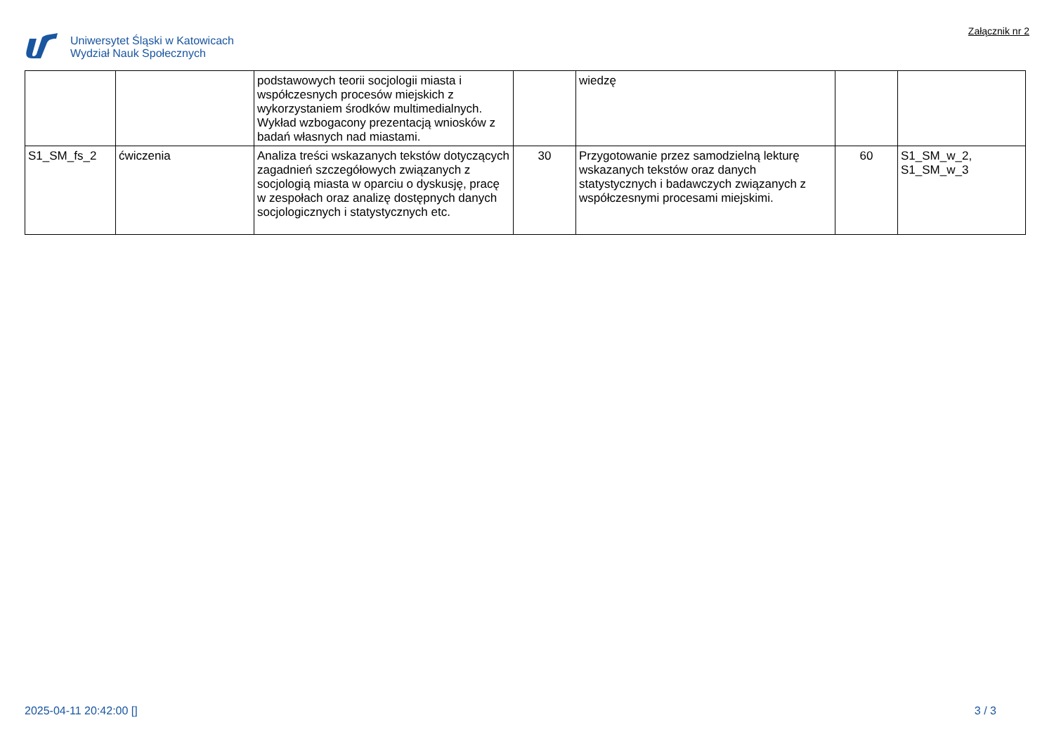Uniwersytet Śląski w Katowicach
Wydział Nauk Społecznych
Załącznik nr 2
| | | podstawowych teorii socjologii miasta i współczesnych procesów miejskich z wykorzystaniem środków multimedialnych. Wykład wzbogacony prezentacją wniosków z badań własnych nad miastami. | | wiedzę | | |
| S1_SM_fs_2 | ćwiczenia | Analiza treści wskazanych tekstów dotyczących zagadnień szczegółowych związanych z socjologią miasta w oparciu o dyskusję, pracę w zespołach oraz analizę dostępnych danych socjologicznych i statystycznych etc. | 30 | Przygotowanie przez samodzielną lekturę wskazanych tekstów oraz danych statystycznych i badawczych związanych z współczesnymi procesami miejskimi. | 60 | S1_SM_w_2, S1_SM_w_3 |
2025-04-11 20:42:00 [] 3 / 3